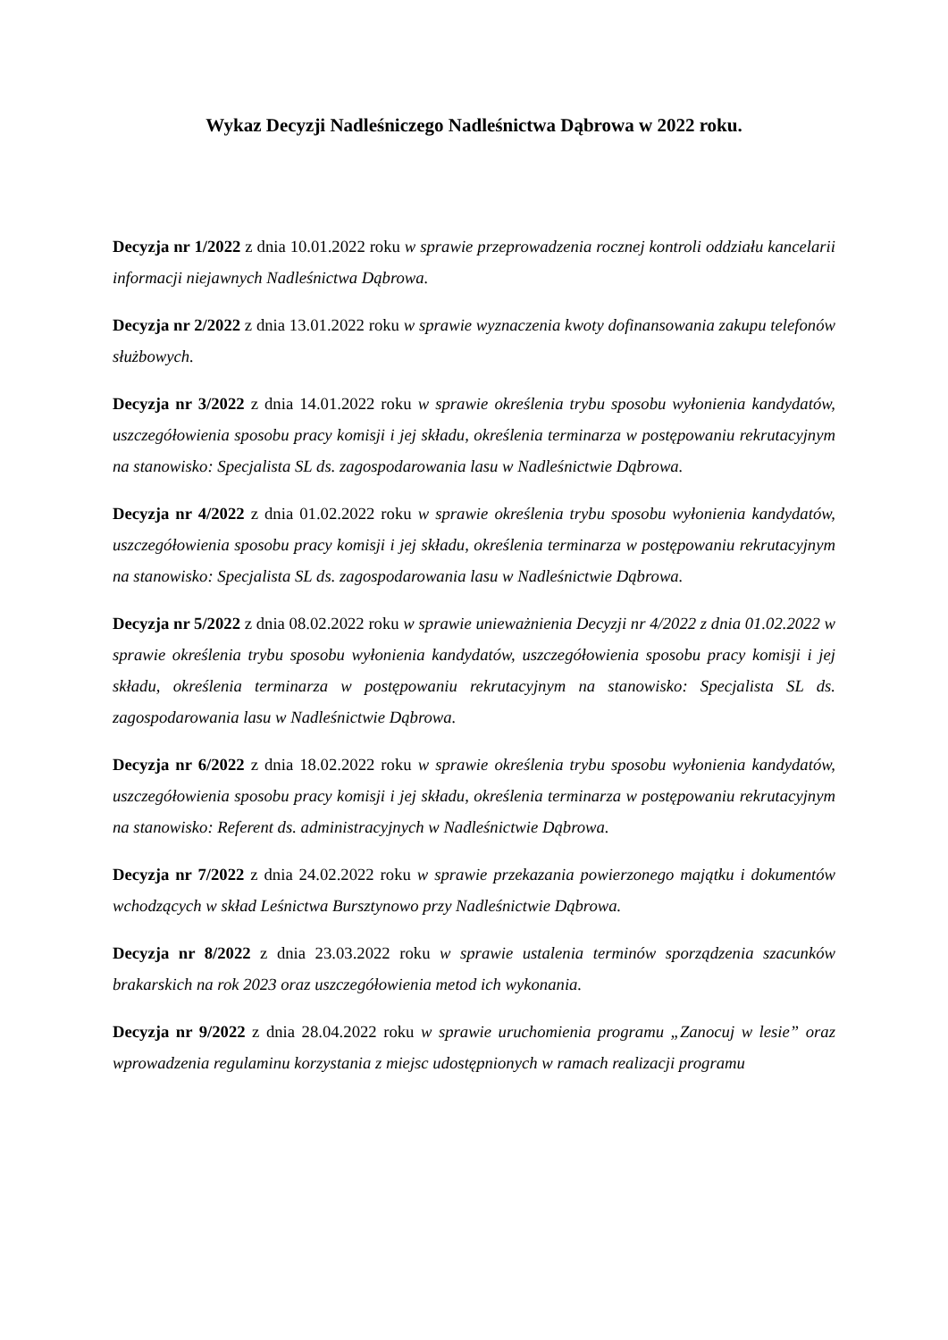Wykaz Decyzji Nadleśniczego Nadleśnictwa Dąbrowa w 2022 roku.
Decyzja nr 1/2022 z dnia 10.01.2022 roku w sprawie przeprowadzenia rocznej kontroli oddziału kancelarii informacji niejawnych Nadleśnictwa Dąbrowa.
Decyzja nr 2/2022 z dnia 13.01.2022 roku w sprawie wyznaczenia kwoty dofinansowania zakupu telefonów służbowych.
Decyzja nr 3/2022 z dnia 14.01.2022 roku w sprawie określenia trybu sposobu wyłonienia kandydatów, uszczegółowienia sposobu pracy komisji i jej składu, określenia terminarza w postępowaniu rekrutacyjnym na stanowisko: Specjalista SL ds. zagospodarowania lasu w Nadleśnictwie Dąbrowa.
Decyzja nr 4/2022 z dnia 01.02.2022 roku w sprawie określenia trybu sposobu wyłonienia kandydatów, uszczegółowienia sposobu pracy komisji i jej składu, określenia terminarza w postępowaniu rekrutacyjnym na stanowisko: Specjalista SL ds. zagospodarowania lasu w Nadleśnictwie Dąbrowa.
Decyzja nr 5/2022 z dnia 08.02.2022 roku w sprawie unieważnienia Decyzji nr 4/2022 z dnia 01.02.2022 w sprawie określenia trybu sposobu wyłonienia kandydatów, uszczegółowienia sposobu pracy komisji i jej składu, określenia terminarza w postępowaniu rekrutacyjnym na stanowisko: Specjalista SL ds. zagospodarowania lasu w Nadleśnictwie Dąbrowa.
Decyzja nr 6/2022 z dnia 18.02.2022 roku w sprawie określenia trybu sposobu wyłonienia kandydatów, uszczegółowienia sposobu pracy komisji i jej składu, określenia terminarza w postępowaniu rekrutacyjnym na stanowisko: Referent ds. administracyjnych w Nadleśnictwie Dąbrowa.
Decyzja nr 7/2022 z dnia 24.02.2022 roku w sprawie przekazania powierzonego majątku i dokumentów wchodzących w skład Leśnictwa Bursztynowo przy Nadleśnictwie Dąbrowa.
Decyzja nr 8/2022 z dnia 23.03.2022 roku w sprawie ustalenia terminów sporządzenia szacunków brakarskich na rok 2023 oraz uszczegółowienia metod ich wykonania.
Decyzja nr 9/2022 z dnia 28.04.2022 roku w sprawie uruchomienia programu „Zanocuj w lesie” oraz wprowadzenia regulaminu korzystania z miejsc udostępnionych w ramach realizacji programu